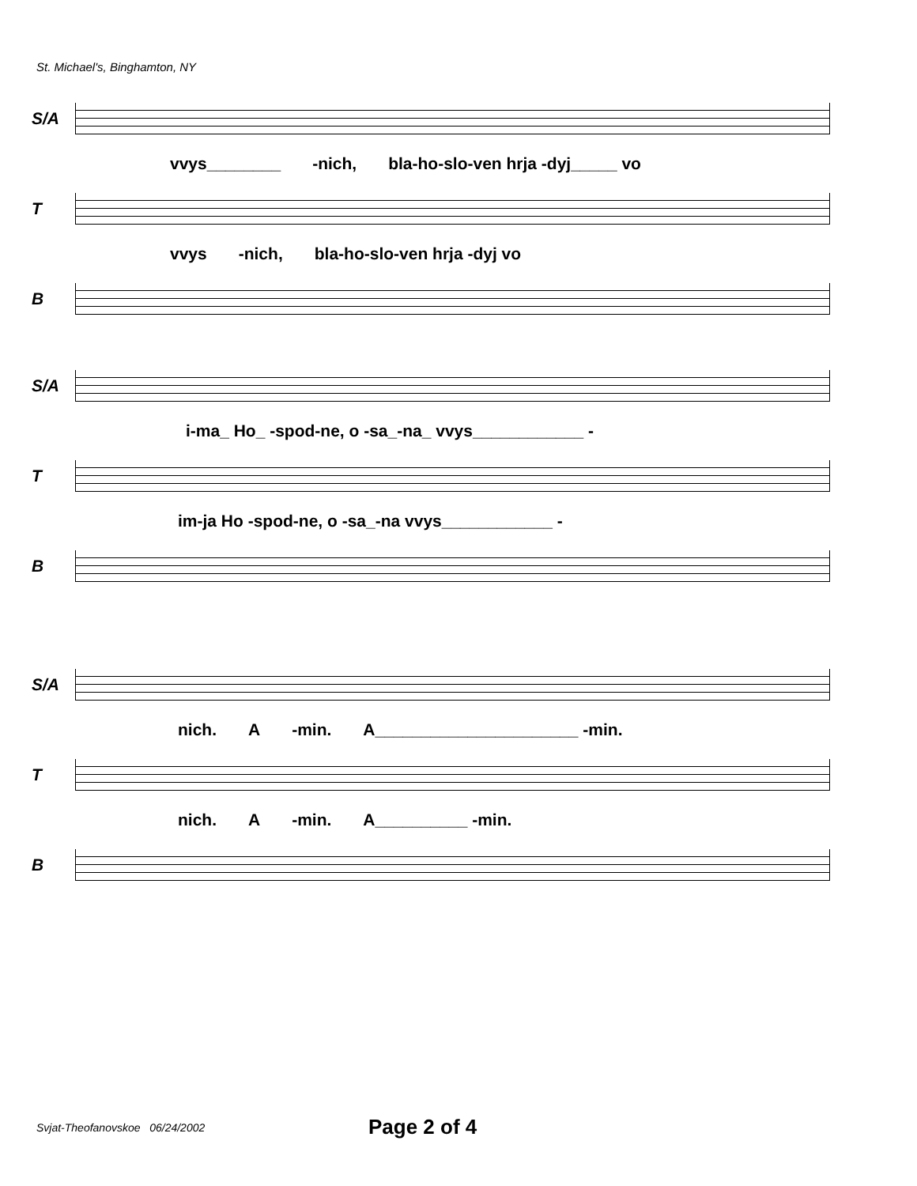St. Michael's, Binghamton, NY
S/A
vvys________ -nich, bla-ho-slo-ven hrja -dyj_____ vo
T
vvys -nich, bla-ho-slo-ven hrja -dyj vo
B
S/A
i-ma_ Ho_ -spod-ne, o -sa_-na_ vvys____________ -
T
im-ja Ho -spod-ne, o -sa_-na vvys____________ -
B
S/A
nich. A -min. A______________________ -min.
T
nich. A -min. A__________ -min.
B
Svjat-Theofanovskoe 06/24/2002 Page 2 of 4